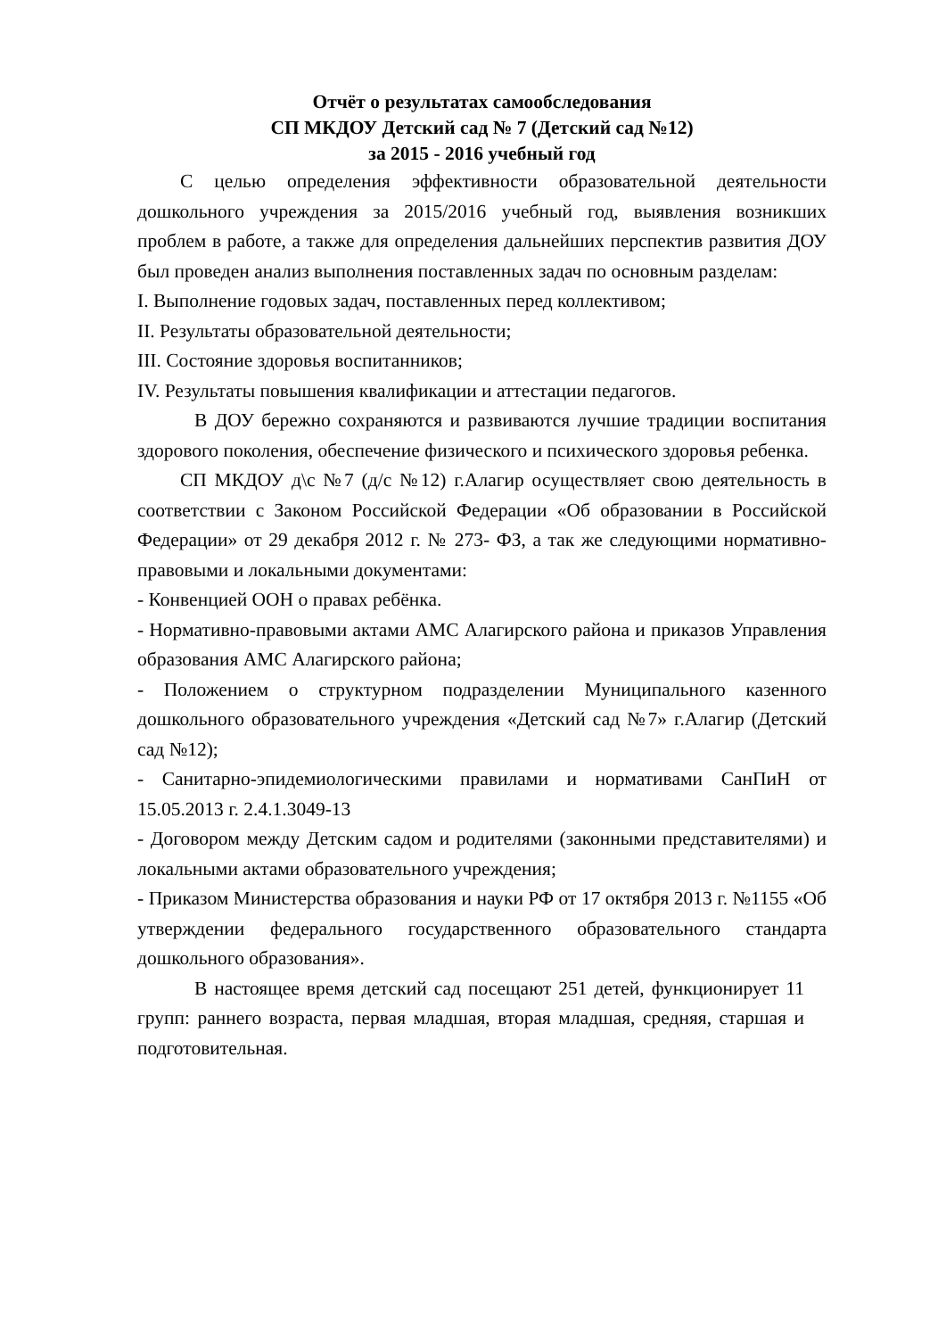Отчёт о результатах самообследования
СП МКДОУ Детский сад № 7 (Детский сад №12)
за 2015 - 2016 учебный год
С целью определения эффективности образовательной деятельности дошкольного учреждения за 2015/2016 учебный год, выявления возникших проблем в работе, а также для определения дальнейших перспектив развития ДОУ был проведен анализ выполнения поставленных задач по основным разделам:
I. Выполнение годовых задач, поставленных перед коллективом;
II. Результаты образовательной деятельности;
III. Состояние здоровья воспитанников;
IV. Результаты повышения квалификации и аттестации педагогов.
В ДОУ бережно сохраняются и развиваются лучшие традиции воспитания здорового поколения, обеспечение физического и психического здоровья ребенка.
СП МКДОУ д\с №7 (д/с №12) г.Алагир осуществляет свою деятельность в соответствии с Законом Российской Федерации «Об образовании в Российской Федерации» от 29 декабря 2012 г. № 273- ФЗ, а так же следующими нормативно-правовыми и локальными документами:
- Конвенцией ООН о правах ребёнка.
- Нормативно-правовыми актами АМС Алагирского района и приказов Управления образования АМС Алагирского района;
- Положением о структурном подразделении Муниципального казенного дошкольного образовательного учреждения «Детский сад №7» г.Алагир (Детский сад №12);
- Санитарно-эпидемиологическими правилами и нормативами СанПиН от 15.05.2013 г. 2.4.1.3049-13
- Договором между Детским садом и родителями (законными представителями) и локальными актами образовательного учреждения;
- Приказом Министерства образования и науки РФ от 17 октября 2013 г. №1155 «Об утверждении федерального государственного образовательного стандарта дошкольного образования».
В настоящее время детский сад посещают 251 детей, функционирует 11 групп: раннего возраста, первая младшая, вторая младшая, средняя, старшая и подготовительная.